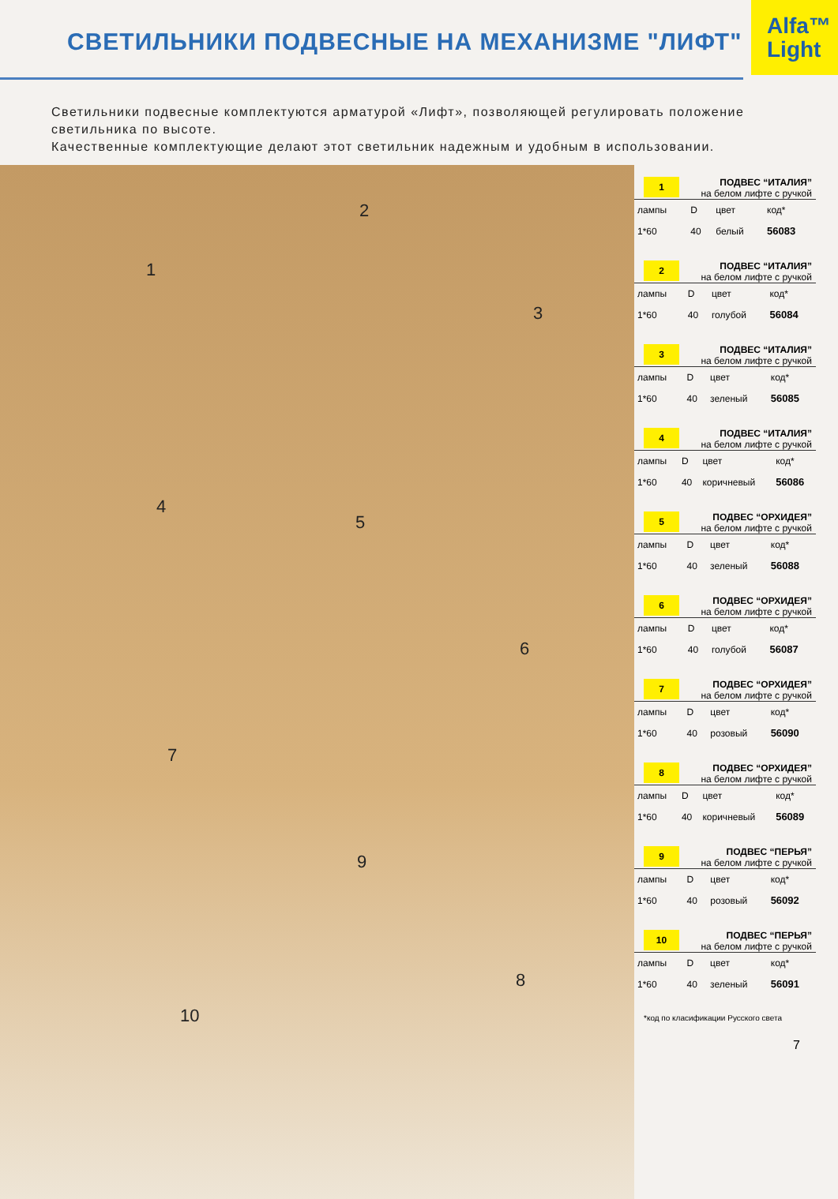Alfa™
Light
СВЕТИЛЬНИКИ ПОДВЕСНЫЕ НА МЕХАНИЗМЕ "ЛИФТ"
Светильники подвесные комплектуются арматурой «Лифт», позволяющей регулировать положение светильника по высоте.
Качественные комплектующие делают этот светильник надежным и удобным в использовании.
1
2
3
4
5
6
7
8
9
10
1
ПОДВЕС “ИТАЛИЯ”
на белом лифте с ручкой
| лампы | D | цвет | код* |
| --- | --- | --- | --- |
| 1*60 | 40 | белый | 56083 |
2
ПОДВЕС “ИТАЛИЯ”
на белом лифте с ручкой
| лампы | D | цвет | код* |
| --- | --- | --- | --- |
| 1*60 | 40 | голубой | 56084 |
3
ПОДВЕС “ИТАЛИЯ”
на белом лифте с ручкой
| лампы | D | цвет | код* |
| --- | --- | --- | --- |
| 1*60 | 40 | зеленый | 56085 |
4
ПОДВЕС “ИТАЛИЯ”
на белом лифте с ручкой
| лампы | D | цвет | код* |
| --- | --- | --- | --- |
| 1*60 | 40 | коричневый | 56086 |
5
ПОДВЕС “ОРХИДЕЯ”
на белом лифте с ручкой
| лампы | D | цвет | код* |
| --- | --- | --- | --- |
| 1*60 | 40 | зеленый | 56088 |
6
ПОДВЕС “ОРХИДЕЯ”
на белом лифте с ручкой
| лампы | D | цвет | код* |
| --- | --- | --- | --- |
| 1*60 | 40 | голубой | 56087 |
7
ПОДВЕС “ОРХИДЕЯ”
на белом лифте с ручкой
| лампы | D | цвет | код* |
| --- | --- | --- | --- |
| 1*60 | 40 | розовый | 56090 |
8
ПОДВЕС “ОРХИДЕЯ”
на белом лифте с ручкой
| лампы | D | цвет | код* |
| --- | --- | --- | --- |
| 1*60 | 40 | коричневый | 56089 |
9
ПОДВЕС “ПЕРЬЯ”
на белом лифте с ручкой
| лампы | D | цвет | код* |
| --- | --- | --- | --- |
| 1*60 | 40 | розовый | 56092 |
10
ПОДВЕС “ПЕРЬЯ”
на белом лифте с ручкой
| лампы | D | цвет | код* |
| --- | --- | --- | --- |
| 1*60 | 40 | зеленый | 56091 |
*код по класификации Русского света
7